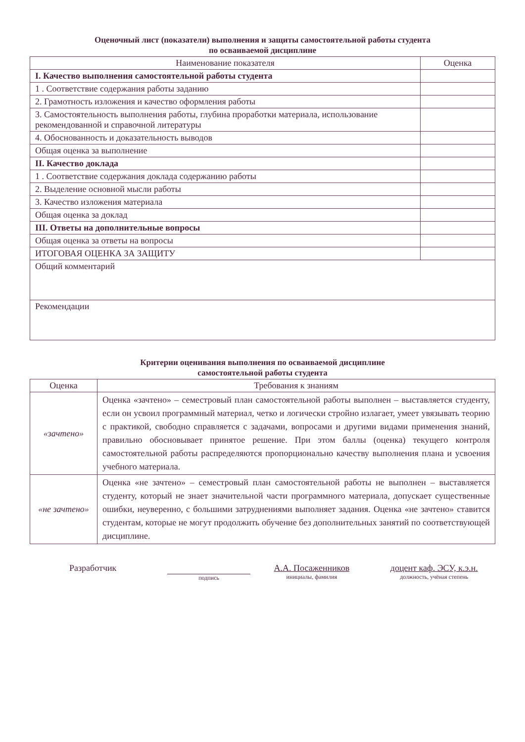Оценочный лист (показатели) выполнения и защиты самостоятельной работы студента
по осваиваемой дисциплине
| Наименование показателя | Оценка |
| --- | --- |
| I. Качество выполнения самостоятельной работы студента | |
| 1 . Соответствие содержания работы заданию | |
| 2. Грамотность изложения и качество оформления работы | |
| 3. Самостоятельность выполнения работы, глубина проработки материала, использование рекомендованной и справочной литературы | |
| 4. Обоснованность и доказательность выводов | |
| Общая оценка за выполнение | |
| II. Качество доклада | |
| 1 . Соответствие содержания доклада содержанию работы | |
| 2. Выделение основной мысли работы | |
| 3. Качество изложения материала | |
| Общая оценка за доклад | |
| III. Ответы на дополнительные вопросы | |
| Общая оценка за ответы на вопросы | |
| ИТОГОВАЯ ОЦЕНКА ЗА ЗАЩИТУ | |
| Общий комментарий | |
| Рекомендации | |
Критерии оценивания выполнения по осваиваемой дисциплине
самостоятельной работы студента
| Оценка | Требования к знаниям |
| --- | --- |
| «зачтено» | Оценка «зачтено» – семестровый план самостоятельной работы выполнен – выставляется студенту, если он усвоил программный материал, четко и логически стройно излагает, умеет увязывать теорию с практикой, свободно справляется с задачами, вопросами и другими видами применения знаний, правильно обосновывает принятое решение. При этом баллы (оценка) текущего контроля самостоятельной работы распределяются пропорционально качеству выполнения плана и усвоения учебного материала. |
| «не зачтено» | Оценка «не зачтено» – семестровый план самостоятельной работы не выполнен – выставляется студенту, который не знает значительной части программного материала, допускает существенные ошибки, неуверенно, с большими затруднениями выполняет задания. Оценка «не зачтено» ставится студентам, которые не могут продолжить обучение без дополнительных занятий по соответствующей дисциплине. |
Разработчик
подпись
А.А. Посаженников
инициалы, фамилия
доцент каф. ЭСУ, к.э.н.
должность, учёная степень